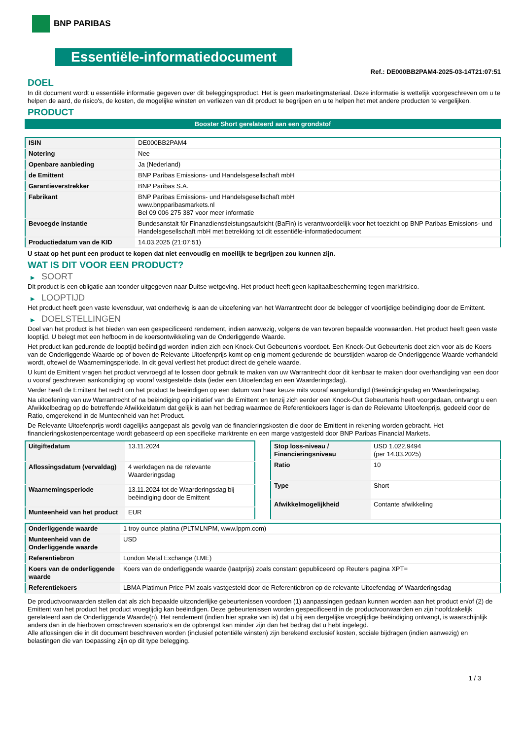BNP PARIBAS
Essentiële-informatiedocument
Ref.: DE000BB2PAM4-2025-03-14T21:07:51
DOEL
In dit document wordt u essentiële informatie gegeven over dit beleggingsproduct. Het is geen marketingmateriaal. Deze informatie is wettelijk voorgeschreven om u te helpen de aard, de risico's, de kosten, de mogelijke winsten en verliezen van dit product te begrijpen en u te helpen het met andere producten te vergelijken.
PRODUCT
Booster Short gerelateerd aan een grondstof
| ISIN | DE000BB2PAM4 |
| Notering | Nee |
| Openbare aanbieding | Ja (Nederland) |
| de Emittent | BNP Paribas Emissions- und Handelsgesellschaft mbH |
| Garantieverstrekker | BNP Paribas S.A. |
| Fabrikant | BNP Paribas Emissions- und Handelsgesellschaft mbH www.bnpparibasmarkets.nl Bel 09 006 275 387 voor meer informatie |
| Bevoegde instantie | Bundesanstalt für Finanzdienstleistungsaufsicht (BaFin) is verantwoordelijk voor het toezicht op BNP Paribas Emissions- und Handelsgesellschaft mbH met betrekking tot dit essentiële-informatiedocument |
| Productiedatum van de KID | 14.03.2025 (21:07:51) |
U staat op het punt een product te kopen dat niet eenvoudig en moeilijk te begrijpen zou kunnen zijn.
WAT IS DIT VOOR EEN PRODUCT?
▶ SOORT
Dit product is een obligatie aan toonder uitgegeven naar Duitse wetgeving. Het product heeft geen kapitaalbescherming tegen marktrisico.
▶ LOOPTIJD
Het product heeft geen vaste levensduur, wat onderhevig is aan de uitoefening van het Warrantrecht door de belegger of voortijdige beëindiging door de Emittent.
▶ DOELSTELLINGEN
Doel van het product is het bieden van een gespecificeerd rendement, indien aanwezig, volgens de van tevoren bepaalde voorwaarden. Het product heeft geen vaste looptijd. U belegt met een hefboom in de koersontwikkeling van de Onderliggende Waarde.
Het product kan gedurende de looptijd beëindigd worden indien zich een Knock-Out Gebeurtenis voordoet. Een Knock-Out Gebeurtenis doet zich voor als de Koers van de Onderliggende Waarde op of boven de Relevante Uitoefenprijs komt op enig moment gedurende de beurstijden waarop de Onderliggende Waarde verhandeld wordt, oftewel de Waarnemingsperiode. In dit geval verliest het product direct de gehele waarde.
U kunt de Emittent vragen het product vervroegd af te lossen door gebruik te maken van uw Warrantrecht door dit kenbaar te maken door overhandiging van een door u vooraf geschreven aankondiging op vooraf vastgestelde data (ieder een Uitoefendag en een Waarderingsdag).
Verder heeft de Emittent het recht om het product te beëindigen op een datum van haar keuze mits vooraf aangekondigd (Beëindigingsdag en Waarderingsdag.
Na uitoefening van uw Warrantrecht of na beëindiging op initiatief van de Emittent en tenzij zich eerder een Knock-Out Gebeurtenis heeft voorgedaan, ontvangt u een Afwikkelbedrag op de betreffende Afwikkeldatum dat gelijk is aan het bedrag waarmee de Referentiekoers lager is dan de Relevante Uitoefenprijs, gedeeld door de Ratio, omgerekend in de Munteenheid van het Product.
De Relevante Uitoefenprijs wordt dagelijks aangepast als gevolg van de financieringskosten die door de Emittent in rekening worden gebracht. Het financieringskostenpercentage wordt gebaseerd op een specifieke marktrente en een marge vastgesteld door BNP Paribas Financial Markets.
| Uitgiftedatum | 13.11.2024 |
| Aflossingsdatum (vervaldag) | 4 werkdagen na de relevante Waarderingsdag |
| Waarnemingsperiode | 13.11.2024 tot de Waarderingsdag bij beëindiging door de Emittent |
| Munteenheid van het product | EUR |
| Stop loss-niveau / Financieringsniveau | USD 1.022,9494 (per 14.03.2025) |
| Ratio | 10 |
| Type | Short |
| Afwikkelmogelijkheid | Contante afwikkeling |
| Onderliggende waarde | 1 troy ounce platina (PLTMLNPM, www.lppm.com) |
| Munteenheid van de Onderliggende waarde | USD |
| Referentiebron | London Metal Exchange (LME) |
| Koers van de onderliggende waarde | Koers van de onderliggende waarde (laatprijs) zoals constant gepubliceerd op Reuters pagina XPT= |
| Referentiekoers | LBMA Platimun Price PM zoals vastgesteld door de Referentiebron op de relevante Uitoefendag of Waarderingsdag |
De productvoorwaarden stellen dat als zich bepaalde uitzonderlijke gebeurtenissen voordoen (1) aanpassingen gedaan kunnen worden aan het product en/of (2) de Emittent van het product het product vroegtijdig kan beëindigen. Deze gebeurtenissen worden gespecificeerd in de productvoorwaarden en zijn hoofdzakelijk gerelateerd aan de Onderliggende Waarde(n). Het rendement (indien hier sprake van is) dat u bij een dergelijke vroegtijdige beëindiging ontvangt, is waarschijnlijk anders dan in de hierboven omschreven scenario’s en de opbrengst kan minder zijn dan het bedrag dat u hebt ingelegd.
Alle aflossingen die in dit document beschreven worden (inclusief potentiële winsten) zijn berekend exclusief kosten, sociale bijdragen (indien aanwezig) en belastingen die van toepassing zijn op dit type belegging.
1 / 3